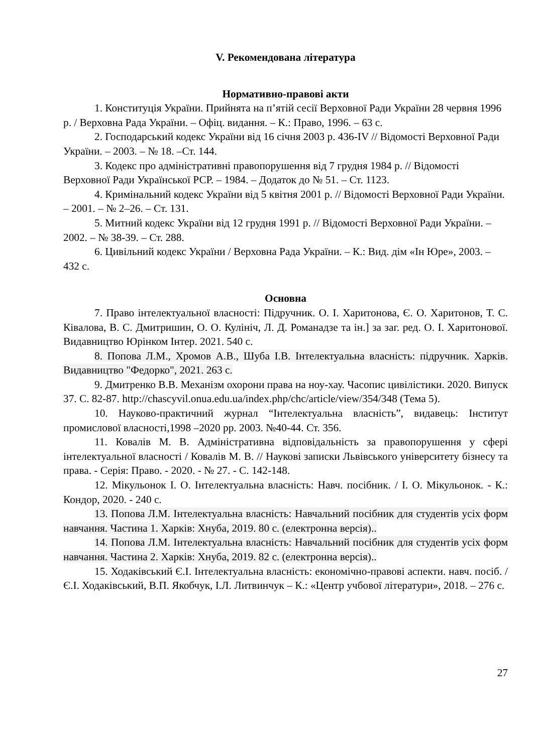V. Рекомендована література
Нормативно-правові акти
1. Конституція України. Прийнята на п’ятій сесії Верховної Ради України 28 червня 1996 р. / Верховна Рада України. – Офіц. видання. – К.: Право, 1996. – 63 с.
2. Господарський кодекс України від 16 січня 2003 р. 436-IV // Відомості Верховної Ради України. – 2003. – № 18. –Ст. 144.
3. Кодекс про адміністративні правопорушення від 7 грудня 1984 р. // Відомості Верховної Ради Української РСР. – 1984. – Додаток до № 51. – Ст. 1123.
4. Кримінальний кодекс України від 5 квітня 2001 р. // Відомості Верховної Ради України. – 2001. – № 2–26. – Ст. 131.
5. Митний кодекс України від 12 грудня 1991 р. // Відомості Верховної Ради України. – 2002. – № 38-39. – Ст. 288.
6. Цивільний кодекс України / Верховна Рада України. – К.: Вид. дім «Ін Юре», 2003. – 432 с.
Основна
7. Право інтелектуальної власності: Підручник. О. І. Харитонова, Є. О. Харитонов, Т. С. Ківалова, В. С. Дмитришин, О. О. Кулініч, Л. Д. Романадзе та ін.] за заг. ред. О. І. Харитонової. Видавництво Юрінком Інтер. 2021. 540 с.
8. Попова Л.М., Хромов А.В., Шуба І.В. Інтелектуальна власність: підручник. Харків. Видавництво "Федорко", 2021. 263 с.
9. Дмитренко В.В. Механізм охорони права на ноу-хау. Часопис цивілістики. 2020. Випуск 37. С. 82-87. http://chascyvil.onua.edu.ua/index.php/chc/article/view/354/348 (Тема 5).
10. Науково-практичний журнал “Інтелектуальна власність”, видавець: Інститут промислової власності,1998 –2020 рр. 2003. №40-44. Ст. 356.
11. Ковалів М. В. Адміністративна відповідальність за правопорушення у сфері інтелектуальної власності / Ковалів М. В. // Наукові записки Львівського університету бізнесу та права. - Серія: Право. - 2020. - № 27. - С. 142-148.
12. Мікульонок І. О. Інтелектуальна власність: Навч. посібник. / І. О. Мікульонок. - К.: Кондор, 2020. - 240 с.
13. Попова Л.М. Інтелектуальна власність: Навчальний посібник для студентів усіх форм навчання. Частина 1. Харків: Хнуба, 2019. 80 с. (електронна версія)..
14. Попова Л.М. Інтелектуальна власність: Навчальний посібник для студентів усіх форм навчання. Частина 2. Харків: Хнуба, 2019. 82 с. (електронна версія)..
15. Ходаківський Є.І. Інтелектуальна власність: економічно-правові аспекти. навч. посіб. / Є.І. Ходаківський, В.П. Якобчук, І.Л. Литвинчук – К.: «Центр учбової літератури», 2018. – 276 с.
27